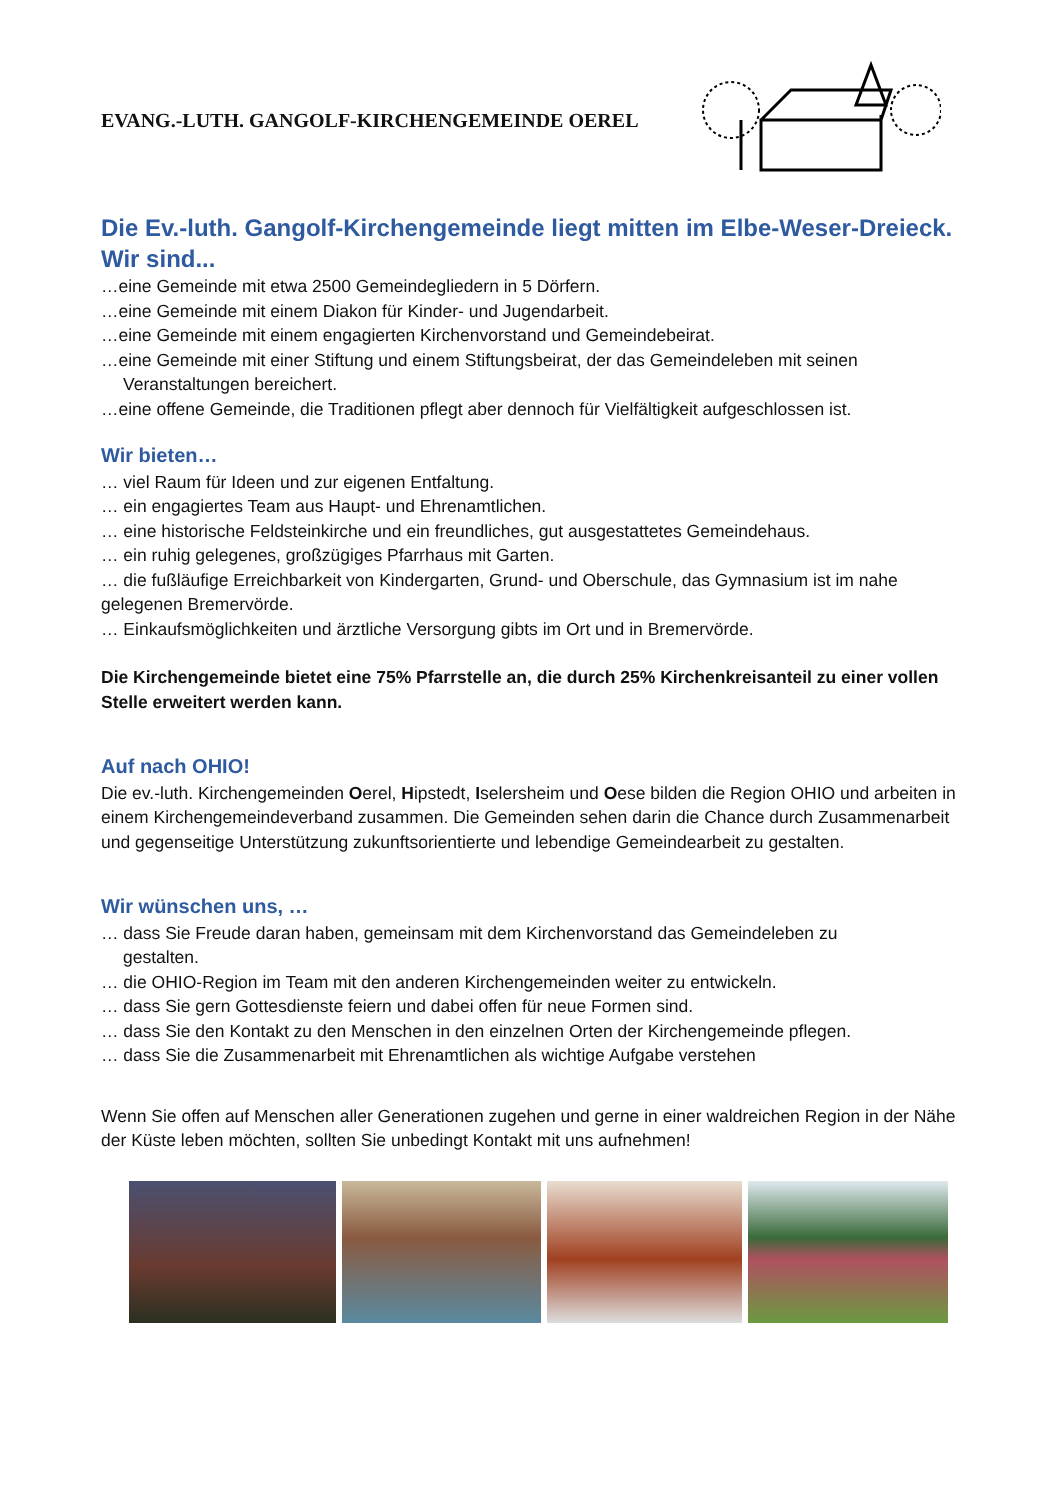EVANG.-LUTH. GANGOLF-KIRCHENGEMEINDE OEREL
Die Ev.-luth. Gangolf-Kirchengemeinde liegt mitten im Elbe-Weser-Dreieck. Wir sind...
…eine Gemeinde mit etwa 2500 Gemeindegliedern in 5 Dörfern.
…eine Gemeinde mit einem Diakon für Kinder- und Jugendarbeit.
…eine Gemeinde mit einem engagierten Kirchenvorstand und Gemeindebeirat.
…eine Gemeinde mit einer Stiftung und einem Stiftungsbeirat, der das Gemeindeleben mit seinen
Veranstaltungen bereichert.
…eine offene Gemeinde, die Traditionen pflegt aber dennoch für Vielfältigkeit aufgeschlossen ist.
Wir bieten…
… viel Raum für Ideen und zur eigenen Entfaltung.
… ein engagiertes Team aus Haupt- und Ehrenamtlichen.
… eine historische Feldsteinkirche und ein freundliches, gut ausgestattetes Gemeindehaus.
… ein ruhig gelegenes, großzügiges Pfarrhaus mit Garten.
… die fußläufige Erreichbarkeit von Kindergarten, Grund- und Oberschule, das Gymnasium ist im nahe gelegenen Bremervörde.
… Einkaufsmöglichkeiten und ärztliche Versorgung gibts im Ort und in Bremervörde.
Die Kirchengemeinde bietet eine 75% Pfarrstelle an, die durch 25% Kirchenkreisanteil zu einer vollen Stelle erweitert werden kann.
Auf nach OHIO!
Die ev.-luth. Kirchengemeinden Oerel, Hipstedt, Iselersheim und Oese bilden die Region OHIO und arbeiten in einem Kirchengemeindeverband zusammen. Die Gemeinden sehen darin die Chance durch Zusammenarbeit und gegenseitige Unterstützung zukunftsorientierte und lebendige Gemeindearbeit zu gestalten.
Wir wünschen uns, …
… dass Sie Freude daran haben, gemeinsam mit dem Kirchenvorstand das Gemeindeleben zu
gestalten.
… die OHIO-Region im Team mit den anderen Kirchengemeinden weiter zu entwickeln.
… dass Sie gern Gottesdienste feiern und dabei offen für neue Formen sind.
… dass Sie den Kontakt zu den Menschen in den einzelnen Orten der Kirchengemeinde pflegen.
… dass Sie die Zusammenarbeit mit Ehrenamtlichen als wichtige Aufgabe verstehen
Wenn Sie offen auf Menschen aller Generationen zugehen und gerne in einer waldreichen Region in der Nähe der Küste leben möchten, sollten Sie unbedingt Kontakt mit uns aufnehmen!